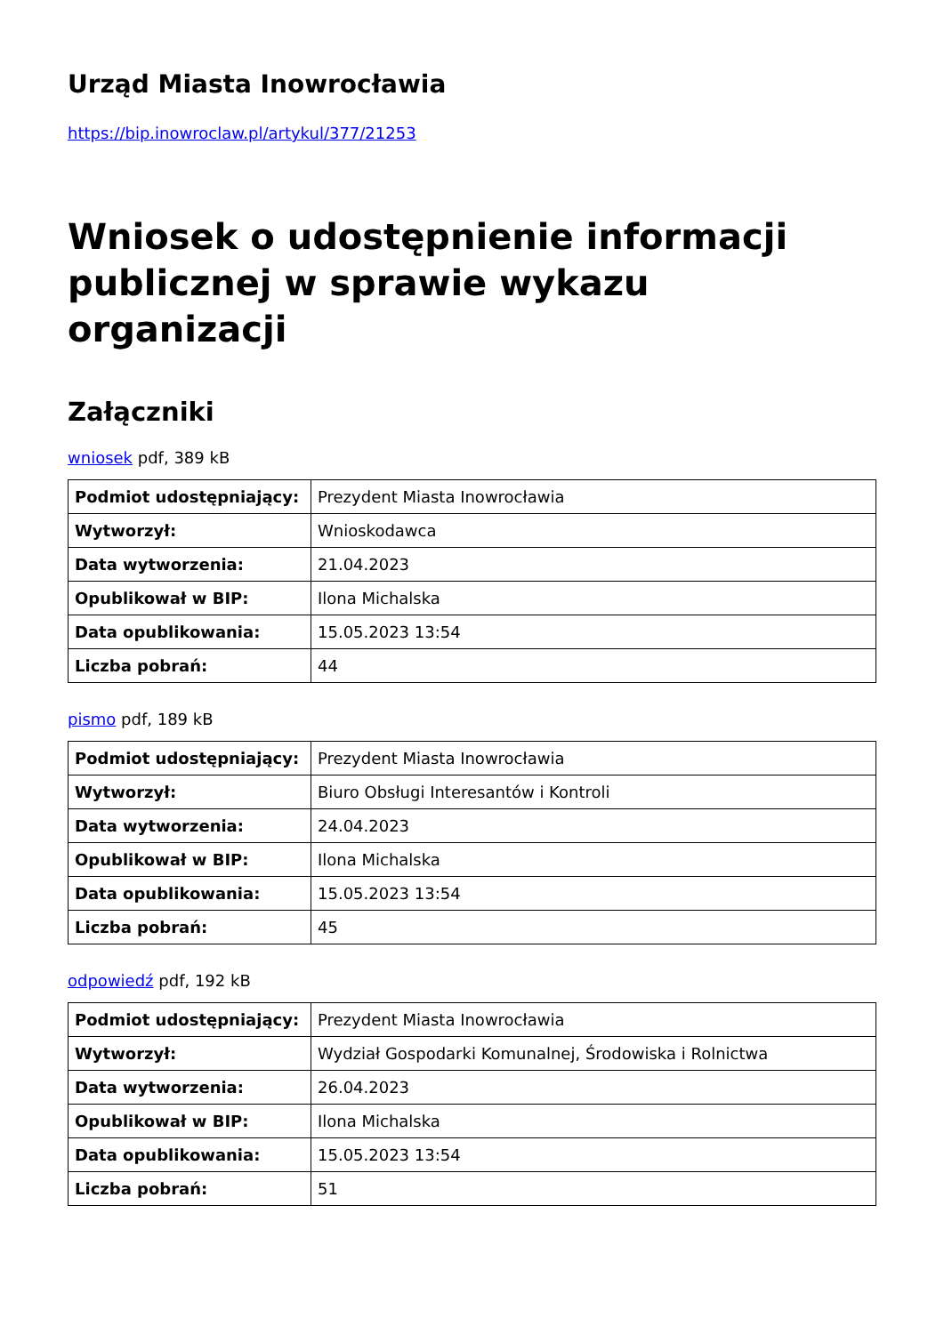Urząd Miasta Inowrocławia
https://bip.inowroclaw.pl/artykul/377/21253
Wniosek o udostępnienie informacji publicznej w sprawie wykazu organizacji
Załączniki
wniosek pdf, 389 kB
| Podmiot udostępniający: | Prezydent Miasta Inowrocławia |
| Wytworzył: | Wnioskodawca |
| Data wytworzenia: | 21.04.2023 |
| Opublikował w BIP: | Ilona Michalska |
| Data opublikowania: | 15.05.2023 13:54 |
| Liczba pobrań: | 44 |
pismo pdf, 189 kB
| Podmiot udostępniający: | Prezydent Miasta Inowrocławia |
| Wytworzył: | Biuro Obsługi Interesantów i Kontroli |
| Data wytworzenia: | 24.04.2023 |
| Opublikował w BIP: | Ilona Michalska |
| Data opublikowania: | 15.05.2023 13:54 |
| Liczba pobrań: | 45 |
odpowiedź pdf, 192 kB
| Podmiot udostępniający: | Prezydent Miasta Inowrocławia |
| Wytworzył: | Wydział Gospodarki Komunalnej, Środowiska i Rolnictwa |
| Data wytworzenia: | 26.04.2023 |
| Opublikował w BIP: | Ilona Michalska |
| Data opublikowania: | 15.05.2023 13:54 |
| Liczba pobrań: | 51 |